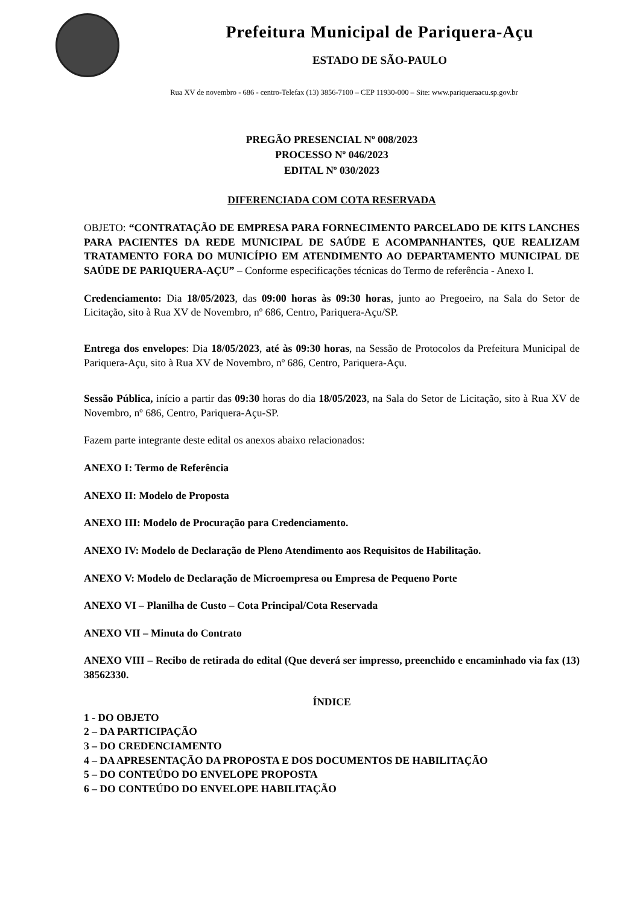Prefeitura Municipal de Pariquera-Açu
ESTADO DE SÃO-PAULO
Rua XV de novembro - 686 - centro-Telefax (13) 3856-7100 – CEP 11930-000 – Site: www.pariqueraacu.sp.gov.br
PREGÃO PRESENCIAL Nº 008/2023
PROCESSO Nº 046/2023
EDITAL Nº 030/2023
DIFERENCIADA COM COTA RESERVADA
OBJETO: “CONTRATAÇÃO DE EMPRESA PARA FORNECIMENTO PARCELADO DE KITS LANCHES PARA PACIENTES DA REDE MUNICIPAL DE SAÚDE E ACOMPANHANTES, QUE REALIZAM TRATAMENTO FORA DO MUNICÍPIO EM ATENDIMENTO AO DEPARTAMENTO MUNICIPAL DE SAÚDE DE PARIQUERA-AÇU” – Conforme especificações técnicas do Termo de referência - Anexo I.
Credenciamento: Dia 18/05/2023, das 09:00 horas às 09:30 horas, junto ao Pregoeiro, na Sala do Setor de Licitação, sito à Rua XV de Novembro, nº 686, Centro, Pariquera-Açu/SP.
Entrega dos envelopes: Dia 18/05/2023, até às 09:30 horas, na Sessão de Protocolos da Prefeitura Municipal de Pariquera-Açu, sito à Rua XV de Novembro, nº 686, Centro, Pariquera-Açu.
Sessão Pública, início a partir das 09:30 horas do dia 18/05/2023, na Sala do Setor de Licitação, sito à Rua XV de Novembro, nº 686, Centro, Pariquera-Açu-SP.
Fazem parte integrante deste edital os anexos abaixo relacionados:
ANEXO I: Termo de Referência
ANEXO II: Modelo de Proposta
ANEXO III: Modelo de Procuração para Credenciamento.
ANEXO IV: Modelo de Declaração de Pleno Atendimento aos Requisitos de Habilitação.
ANEXO V: Modelo de Declaração de Microempresa ou Empresa de Pequeno Porte
ANEXO VI – Planilha de Custo – Cota Principal/Cota Reservada
ANEXO VII – Minuta do Contrato
ANEXO VIII – Recibo de retirada do edital (Que deverá ser impresso, preenchido e encaminhado via fax (13) 38562330.
ÍNDICE
1 - DO OBJETO
2 – DA PARTICIPAÇÃO
3 – DO CREDENCIAMENTO
4 – DA APRESENTAÇÃO DA PROPOSTA E DOS DOCUMENTOS DE HABILITAÇÃO
5 – DO CONTEÚDO DO ENVELOPE PROPOSTA
6 – DO CONTEÚDO DO ENVELOPE HABILITAÇÃO